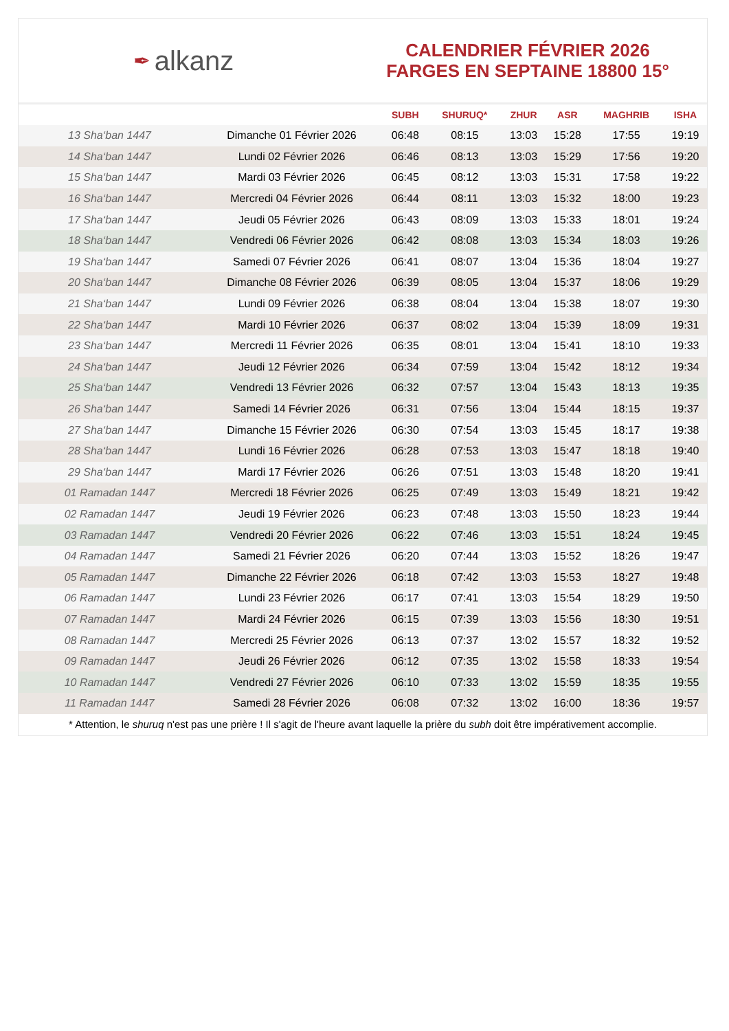✒ alkanz
CALENDRIER FÉVRIER 2026
FARGES EN SEPTAINE 18800 15°
| | | SUBH | SHURUQ* | ZHUR | ASR | MAGHRIB | ISHA |
| --- | --- | --- | --- | --- | --- | --- | --- |
| 13 Sha‘ban 1447 | Dimanche 01 Février 2026 | 06:48 | 08:15 | 13:03 | 15:28 | 17:55 | 19:19 |
| 14 Sha‘ban 1447 | Lundi 02 Février 2026 | 06:46 | 08:13 | 13:03 | 15:29 | 17:56 | 19:20 |
| 15 Sha‘ban 1447 | Mardi 03 Février 2026 | 06:45 | 08:12 | 13:03 | 15:31 | 17:58 | 19:22 |
| 16 Sha‘ban 1447 | Mercredi 04 Février 2026 | 06:44 | 08:11 | 13:03 | 15:32 | 18:00 | 19:23 |
| 17 Sha‘ban 1447 | Jeudi 05 Février 2026 | 06:43 | 08:09 | 13:03 | 15:33 | 18:01 | 19:24 |
| 18 Sha‘ban 1447 | Vendredi 06 Février 2026 | 06:42 | 08:08 | 13:03 | 15:34 | 18:03 | 19:26 |
| 19 Sha‘ban 1447 | Samedi 07 Février 2026 | 06:41 | 08:07 | 13:04 | 15:36 | 18:04 | 19:27 |
| 20 Sha‘ban 1447 | Dimanche 08 Février 2026 | 06:39 | 08:05 | 13:04 | 15:37 | 18:06 | 19:29 |
| 21 Sha‘ban 1447 | Lundi 09 Février 2026 | 06:38 | 08:04 | 13:04 | 15:38 | 18:07 | 19:30 |
| 22 Sha‘ban 1447 | Mardi 10 Février 2026 | 06:37 | 08:02 | 13:04 | 15:39 | 18:09 | 19:31 |
| 23 Sha‘ban 1447 | Mercredi 11 Février 2026 | 06:35 | 08:01 | 13:04 | 15:41 | 18:10 | 19:33 |
| 24 Sha‘ban 1447 | Jeudi 12 Février 2026 | 06:34 | 07:59 | 13:04 | 15:42 | 18:12 | 19:34 |
| 25 Sha‘ban 1447 | Vendredi 13 Février 2026 | 06:32 | 07:57 | 13:04 | 15:43 | 18:13 | 19:35 |
| 26 Sha‘ban 1447 | Samedi 14 Février 2026 | 06:31 | 07:56 | 13:04 | 15:44 | 18:15 | 19:37 |
| 27 Sha‘ban 1447 | Dimanche 15 Février 2026 | 06:30 | 07:54 | 13:03 | 15:45 | 18:17 | 19:38 |
| 28 Sha‘ban 1447 | Lundi 16 Février 2026 | 06:28 | 07:53 | 13:03 | 15:47 | 18:18 | 19:40 |
| 29 Sha‘ban 1447 | Mardi 17 Février 2026 | 06:26 | 07:51 | 13:03 | 15:48 | 18:20 | 19:41 |
| 01 Ramadan 1447 | Mercredi 18 Février 2026 | 06:25 | 07:49 | 13:03 | 15:49 | 18:21 | 19:42 |
| 02 Ramadan 1447 | Jeudi 19 Février 2026 | 06:23 | 07:48 | 13:03 | 15:50 | 18:23 | 19:44 |
| 03 Ramadan 1447 | Vendredi 20 Février 2026 | 06:22 | 07:46 | 13:03 | 15:51 | 18:24 | 19:45 |
| 04 Ramadan 1447 | Samedi 21 Février 2026 | 06:20 | 07:44 | 13:03 | 15:52 | 18:26 | 19:47 |
| 05 Ramadan 1447 | Dimanche 22 Février 2026 | 06:18 | 07:42 | 13:03 | 15:53 | 18:27 | 19:48 |
| 06 Ramadan 1447 | Lundi 23 Février 2026 | 06:17 | 07:41 | 13:03 | 15:54 | 18:29 | 19:50 |
| 07 Ramadan 1447 | Mardi 24 Février 2026 | 06:15 | 07:39 | 13:03 | 15:56 | 18:30 | 19:51 |
| 08 Ramadan 1447 | Mercredi 25 Février 2026 | 06:13 | 07:37 | 13:02 | 15:57 | 18:32 | 19:52 |
| 09 Ramadan 1447 | Jeudi 26 Février 2026 | 06:12 | 07:35 | 13:02 | 15:58 | 18:33 | 19:54 |
| 10 Ramadan 1447 | Vendredi 27 Février 2026 | 06:10 | 07:33 | 13:02 | 15:59 | 18:35 | 19:55 |
| 11 Ramadan 1447 | Samedi 28 Février 2026 | 06:08 | 07:32 | 13:02 | 16:00 | 18:36 | 19:57 |
* Attention, le shuruq n'est pas une prière ! Il s'agit de l'heure avant laquelle la prière du subh doit être impérativement accomplie.